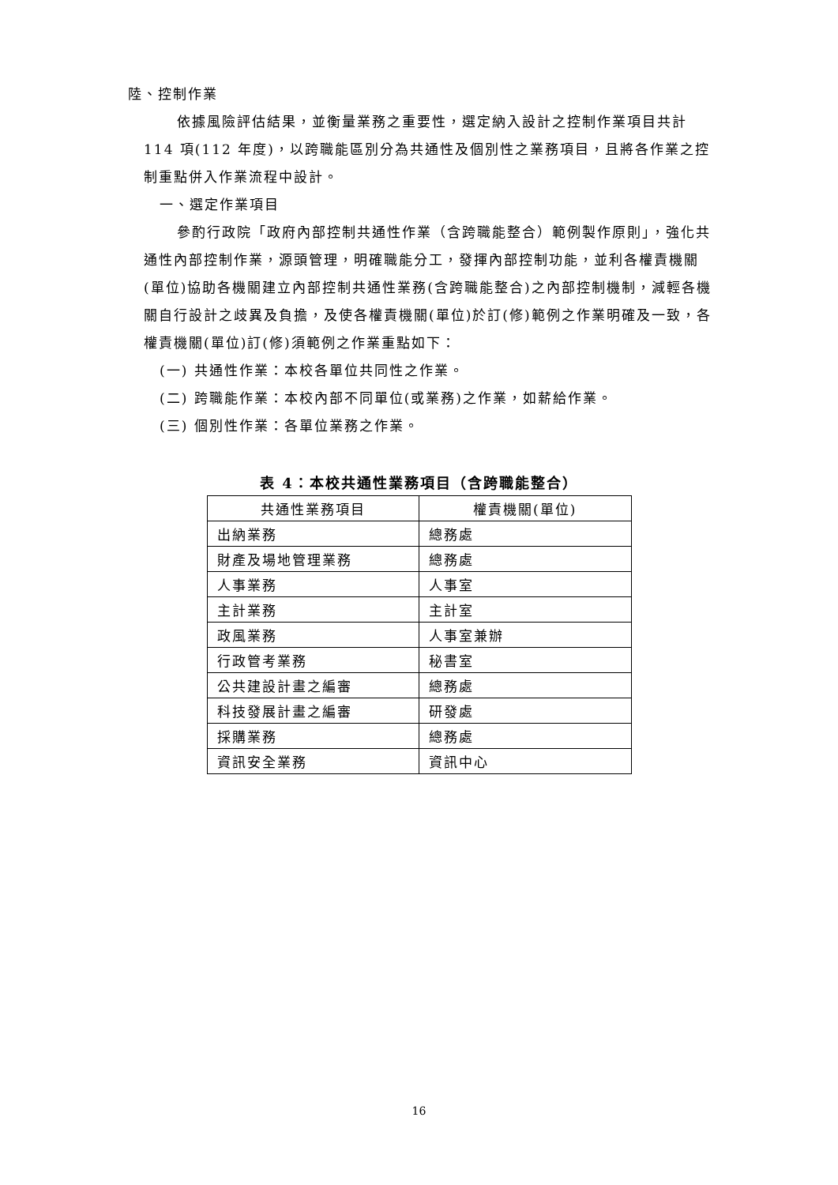陸、控制作業
依據風險評估結果，並衡量業務之重要性，選定納入設計之控制作業項目共計 114 項(112 年度)，以跨職能區別分為共通性及個別性之業務項目，且將各作業之控制重點併入作業流程中設計。
一、選定作業項目
參酌行政院「政府內部控制共通性作業（含跨職能整合）範例製作原則」，強化共通性內部控制作業，源頭管理，明確職能分工，發揮內部控制功能，並利各權責機關(單位)協助各機關建立內部控制共通性業務(含跨職能整合)之內部控制機制，減輕各機關自行設計之歧異及負擔，及使各權責機關(單位)於訂(修)範例之作業明確及一致，各權責機關(單位)訂(修)須範例之作業重點如下：
(一) 共通性作業：本校各單位共同性之作業。
(二) 跨職能作業：本校內部不同單位(或業務)之作業，如薪給作業。
(三) 個別性作業：各單位業務之作業。
表 4：本校共通性業務項目（含跨職能整合）
| 共通性業務項目 | 權責機關(單位) |
| --- | --- |
| 出納業務 | 總務處 |
| 財產及場地管理業務 | 總務處 |
| 人事業務 | 人事室 |
| 主計業務 | 主計室 |
| 政風業務 | 人事室兼辦 |
| 行政管考業務 | 秘書室 |
| 公共建設計畫之編審 | 總務處 |
| 科技發展計畫之編審 | 研發處 |
| 採購業務 | 總務處 |
| 資訊安全業務 | 資訊中心 |
16